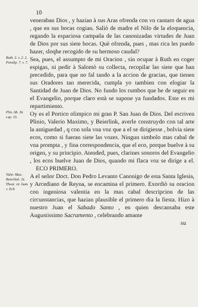10
veneraban Dios , y hazian à sus Aras ofrenda con vn cantaro de agua , que en sus bocas cogian. Saliò de madre el Nilo de la eloquencia, regando la espaciosa campaña de las canonizadas virtudes de Juan de Dios por sus siete bocas. Què ofrenda, pues , mas rica les puedo hazer, sloqhe recogido de su hermoso caudal?
Ruth. 2. v. 2. 2. Paralip. 7. v. 7.
Sea, pues, el assumpto de mi Oracion , sin ocupar à Ruth en coger espigas, ni pedir à Salomò su collecta, recopilar las siete que han precedido, para que no fal tando a la accion de gracias, que tienen sus Oradores tan merecida, cumpla yo tambien con elogiar la Santidad de Juan de Dios. No fundo los rumbos que he de seguir en el Evangelio, porque claro està se supone ya fundados. Este es mi repartimiento.
Plin. lib. 36. cap. 15.
Oy es el Portico olimpico mi gran P. San Juan de Dios. Del escriven Plinio, Valerio Maximo, y Beierlink, averle construydo con tal arte la antiguedad , q con sola vna voz que a el se dirigiesse , bolvia siete ecos, como si fueran siete las vozes. Ningun simbolo mas cabal de vna prompta , y fina correspondencia, que el eco, porque buelve à su origen, y su principio. Atended, pues, clarines sonoros del Evangelio , los ecos buelve Juan de Dios, quando mi flaca voz se dirige a el. ECO PRIMERO.
Valer. Max. Beierlink. 31. Theat. vit. hum. v. Ech
A el señor Doct. Don Pedro Levanto Canonigo de esta Santa Iglesia, y Arcediano de Reyna, se encamina el primero. Exordiò su oracion con ingeniosa valentia en la mas cabal descripcion de las circunstancias, que hazian plausible el primero dia la fiesta. Hizo à nuestro Juan el Sabado Santo , en quien descansaba este Augustissimo Sacramento , celebrando amante
su